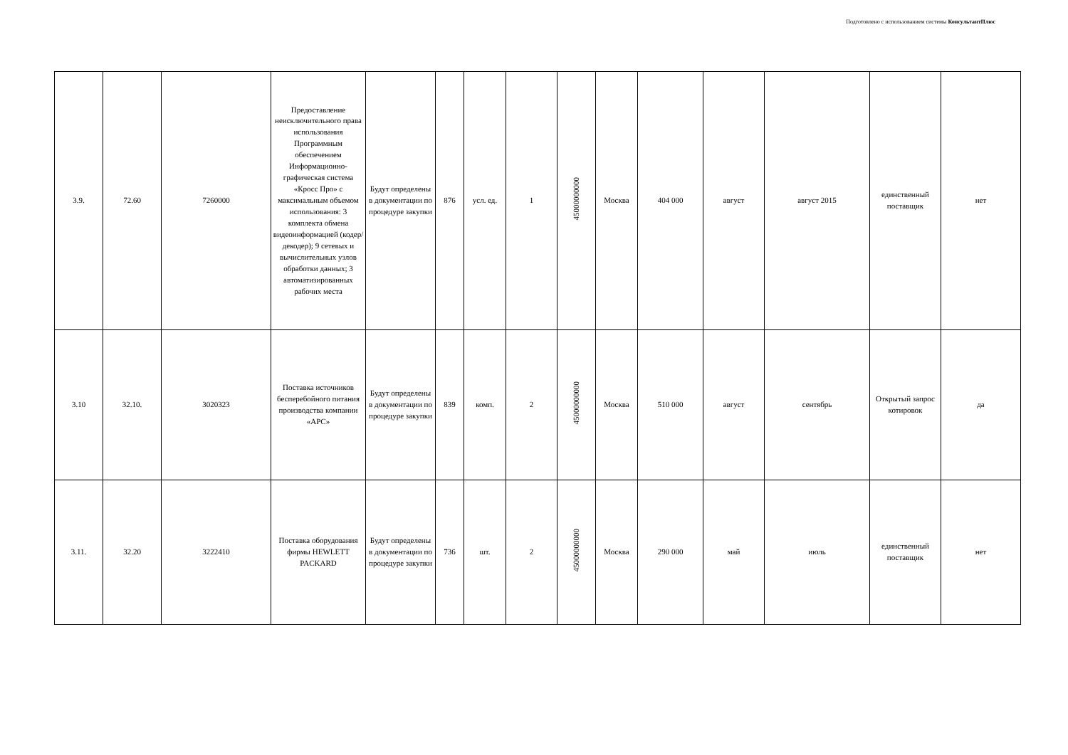Подготовлено с использованием системы КонсультантПлюс
| 3.9. | 72.60 | 7260000 | Предоставление неисключительного права использования Программным обеспечением Информационно-графическая система «Кросс Про» с максимальным объемом использования: 3 комплекта обмена видеоинформацией (кодер/декодер); 9 сетевых и вычислительных узлов обработки данных; 3 автоматизированных рабочих места | Будут определены в документации по процедуре закупки | 876 | усл. ед. | 1 | 45000000000 | Москва | 404 000 | август | август 2015 | единственный поставщик | нет |
| 3.10 | 32.10. | 3020323 | Поставка источников бесперебойного питания производства компании «APC» | Будут определены в документации по процедуре закупки | 839 | комп. | 2 | 45000000000 | Москва | 510 000 | август | сентябрь | Открытый запрос котировок | да |
| 3.11. | 32.20 | 3222410 | Поставка оборудования фирмы HEWLETT PACKARD | Будут определены в документации по процедуре закупки | 736 | шт. | 2 | 45000000000 | Москва | 290 000 | май | июль | единственный поставщик | нет |